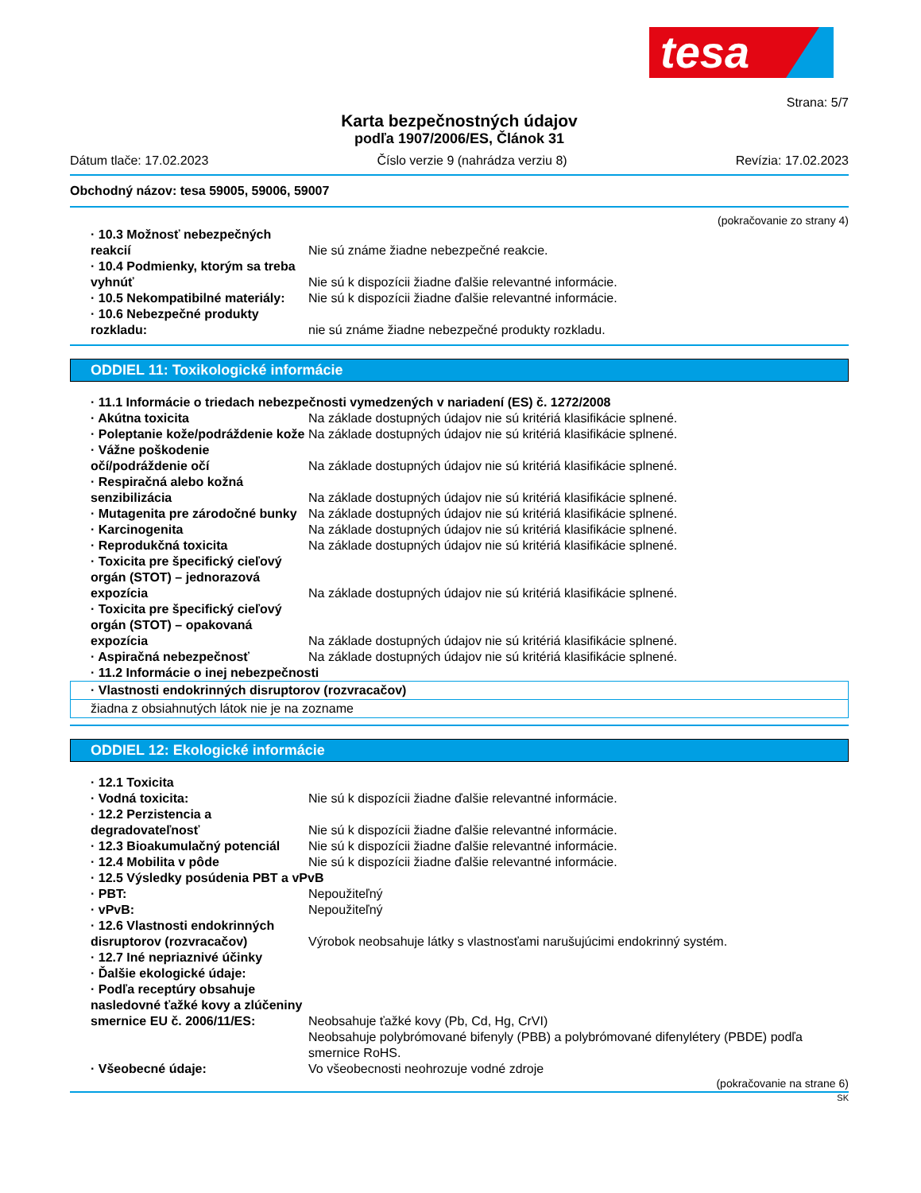tesa
Strana: 5/7
Karta bezpečnostných údajov
podľa 1907/2006/ES, Článok 31
Dátum tlače: 17.02.2023 Číslo verzie 9 (nahrádza verziu 8) Revízia: 17.02.2023
Obchodný názov: tesa 59005, 59006, 59007
(pokračovanie zo strany 4)
· 10.3 Možnosť nebezpečných reakcií
Nie sú známe žiadne nebezpečné reakcie.
· 10.4 Podmienky, ktorým sa treba vyhnúť
Nie sú k dispozícii žiadne ďalšie relevantné informácie.
· 10.5 Nekompatibilné materiály:
Nie sú k dispozícii žiadne ďalšie relevantné informácie.
· 10.6 Nebezpečné produkty rozkladu:
nie sú známe žiadne nebezpečné produkty rozkladu.
ODDIEL 11: Toxikologické informácie
· 11.1 Informácie o triedach nebezpečnosti vymedzených v nariadení (ES) č. 1272/2008
· Akútna toxicita Na základe dostupných údajov nie sú kritériá klasifikácie splnené.
· Poleptanie kože/podráždenie kože
Na základe dostupných údajov nie sú kritériá klasifikácie splnené.
· Vážne poškodenie očí/podráždenie očí
Na základe dostupných údajov nie sú kritériá klasifikácie splnené.
· Respiračná alebo kožná senzibilizácia
Na základe dostupných údajov nie sú kritériá klasifikácie splnené.
· Mutagenita pre zárodočné bunky
Na základe dostupných údajov nie sú kritériá klasifikácie splnené.
· Karcinogenita Na základe dostupných údajov nie sú kritériá klasifikácie splnené.
· Reprodukčná toxicita Na základe dostupných údajov nie sú kritériá klasifikácie splnené.
· Toxicita pre špecifický cieľový orgán (STOT) – jednorazová expozícia
Na základe dostupných údajov nie sú kritériá klasifikácie splnené.
· Toxicita pre špecifický cieľový orgán (STOT) – opakovaná expozícia
Na základe dostupných údajov nie sú kritériá klasifikácie splnené.
· Aspiračná nebezpečnosť Na základe dostupných údajov nie sú kritériá klasifikácie splnené.
· 11.2 Informácie o inej nebezpečnosti
· Vlastnosti endokrinných disruptorov (rozvracačov)
žiadna z obsiahnutých látok nie je na zozname
ODDIEL 12: Ekologické informácie
· 12.1 Toxicita
· Vodná toxicita: Nie sú k dispozícii žiadne ďalšie relevantné informácie.
· 12.2 Perzistencia a degradovateľnosť
Nie sú k dispozícii žiadne ďalšie relevantné informácie.
· 12.3 Bioakumulačný potenciál Nie sú k dispozícii žiadne ďalšie relevantné informácie.
· 12.4 Mobilita v pôde Nie sú k dispozícii žiadne ďalšie relevantné informácie.
· 12.5 Výsledky posúdenia PBT a vPvB
· PBT: Nepoužiteľný
· vPvB: Nepoužiteľný
· 12.6 Vlastnosti endokrinných disruptorov (rozvracačov)
Výrobok neobsahuje látky s vlastnosťami narušujúcimi endokrinný systém.
· 12.7 Iné nepriaznivé účinky
· Ďalšie ekologické údaje:
· Podľa receptúry obsahuje nasledovné ťažké kovy a zlúčeniny smernice EU č. 2006/11/ES:
Neobsahuje ťažké kovy (Pb, Cd, Hg, CrVI)
Neobsahuje polybrómované bifenyly (PBB) a polybrómované difenylétery (PBDE) podľa smernice RoHS.
· Všeobecné údaje: Vo všeobecnosti neohrozuje vodné zdroje
(pokračovanie na strane 6)
SK